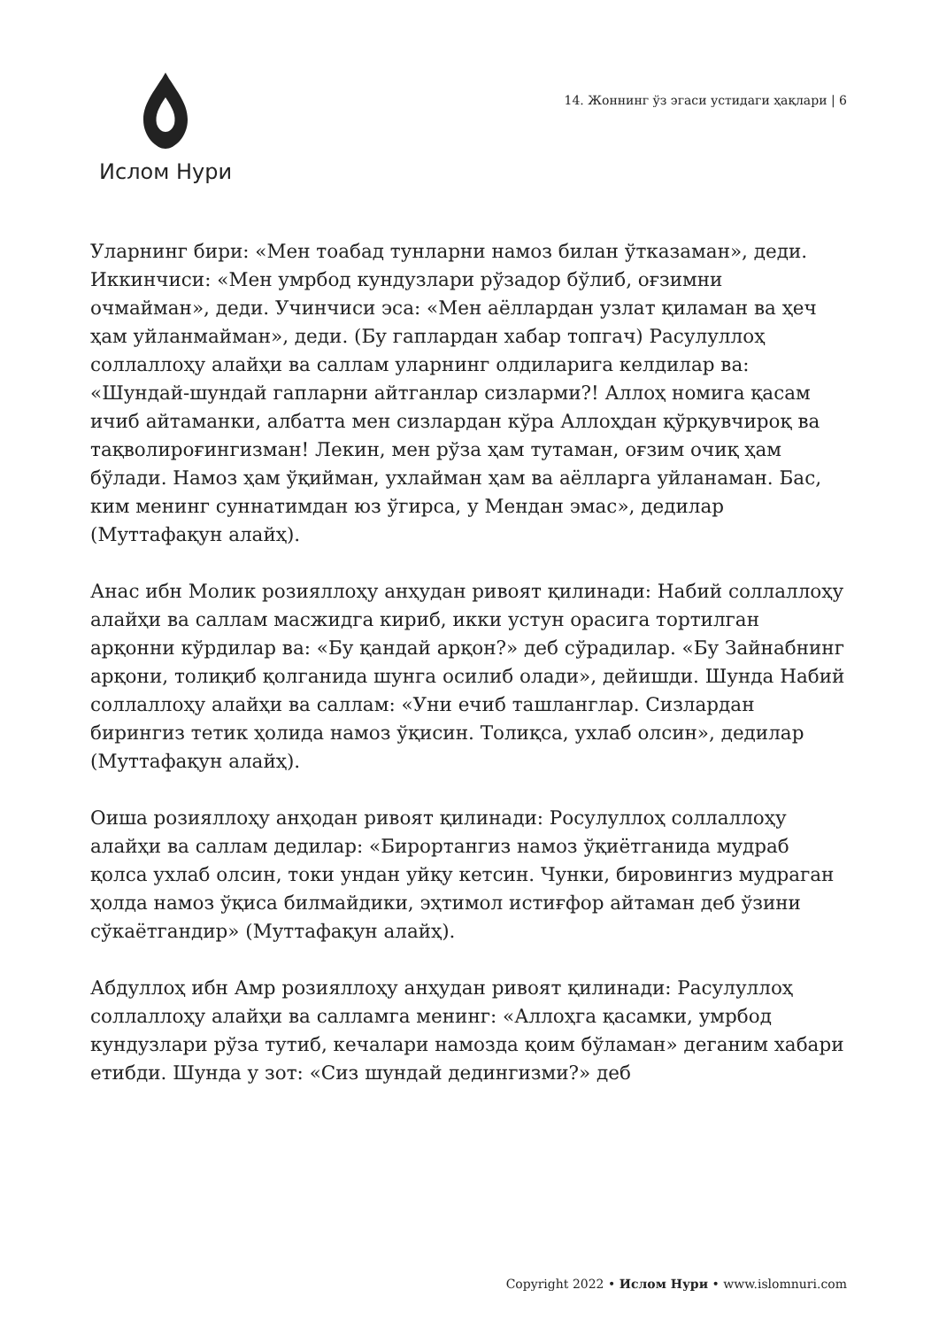Ислом Нури
14. Жоннинг ўз эгаси устидаги ҳақлари | 6
Уларнинг бири: «Мен тоабад тунларни намоз билан ўтказаман», деди. Иккинчиси: «Мен умрбод кундузлари рўзадор бўлиб, оғзимни очмайман», деди. Учинчиси эса: «Мен аёллардан узлат қиламан ва ҳеч ҳам уйланмайман», деди. (Бу гаплардан хабар топгач) Расулуллоҳ соллаллоҳу алайҳи ва саллам уларнинг олдиларига келдилар ва: «Шундай-шундай гапларни айтганлар сизларми?! Аллоҳ номига қасам ичиб айтаманки, албатта мен сизлардан кўра Аллоҳдан қўрқувчироқ ва тақволироғингизман! Лекин, мен рўза ҳам тутаман, оғзим очиқ ҳам бўлади. Намоз ҳам ўқийман, ухлайман ҳам ва аёлларга уйланаман. Бас, ким менинг суннатимдан юз ўгирса, у Мендан эмас», дедилар (Муттафақун алайҳ).
Анас ибн Молик розияллоҳу анҳудан ривоят қилинади: Набий соллаллоҳу алайҳи ва саллам масжидга кириб, икки устун орасига тортилган арқонни кўрдилар ва: «Бу қандай арқон?» деб сўрадилар. «Бу Зайнабнинг арқони, толиқиб қолганида шунга осилиб олади», дейишди. Шунда Набий соллаллоҳу алайҳи ва саллам: «Уни ечиб ташланглар. Сизлардан бирингиз тетик ҳолида намоз ўқисин. Толиқса, ухлаб олсин», дедилар (Муттафақун алайҳ).
Оиша розияллоҳу анҳодан ривоят қилинади: Росулуллоҳ соллаллоҳу алайҳи ва саллам дедилар: «Бирортангиз намоз ўқиётганида мудраб қолса ухлаб олсин, токи ундан уйқу кетсин. Чунки, бировингиз мудраган ҳолда намоз ўқиса билмайдики, эҳтимол истиғфор айтаман деб ўзини сўкаётгандир» (Муттафақун алайҳ).
Абдуллоҳ ибн Амр розияллоҳу анҳудан ривоят қилинади: Расулуллоҳ соллаллоҳу алайҳи ва салламга менинг: «Аллоҳга қасамки, умрбод кундузлари рўза тутиб, кечалари намозда қоим бўламан» деганим хабари етибди. Шунда у зот: «Сиз шундай дедингизми?» деб
Copyright 2022 • Ислом Нури • www.islomnuri.com